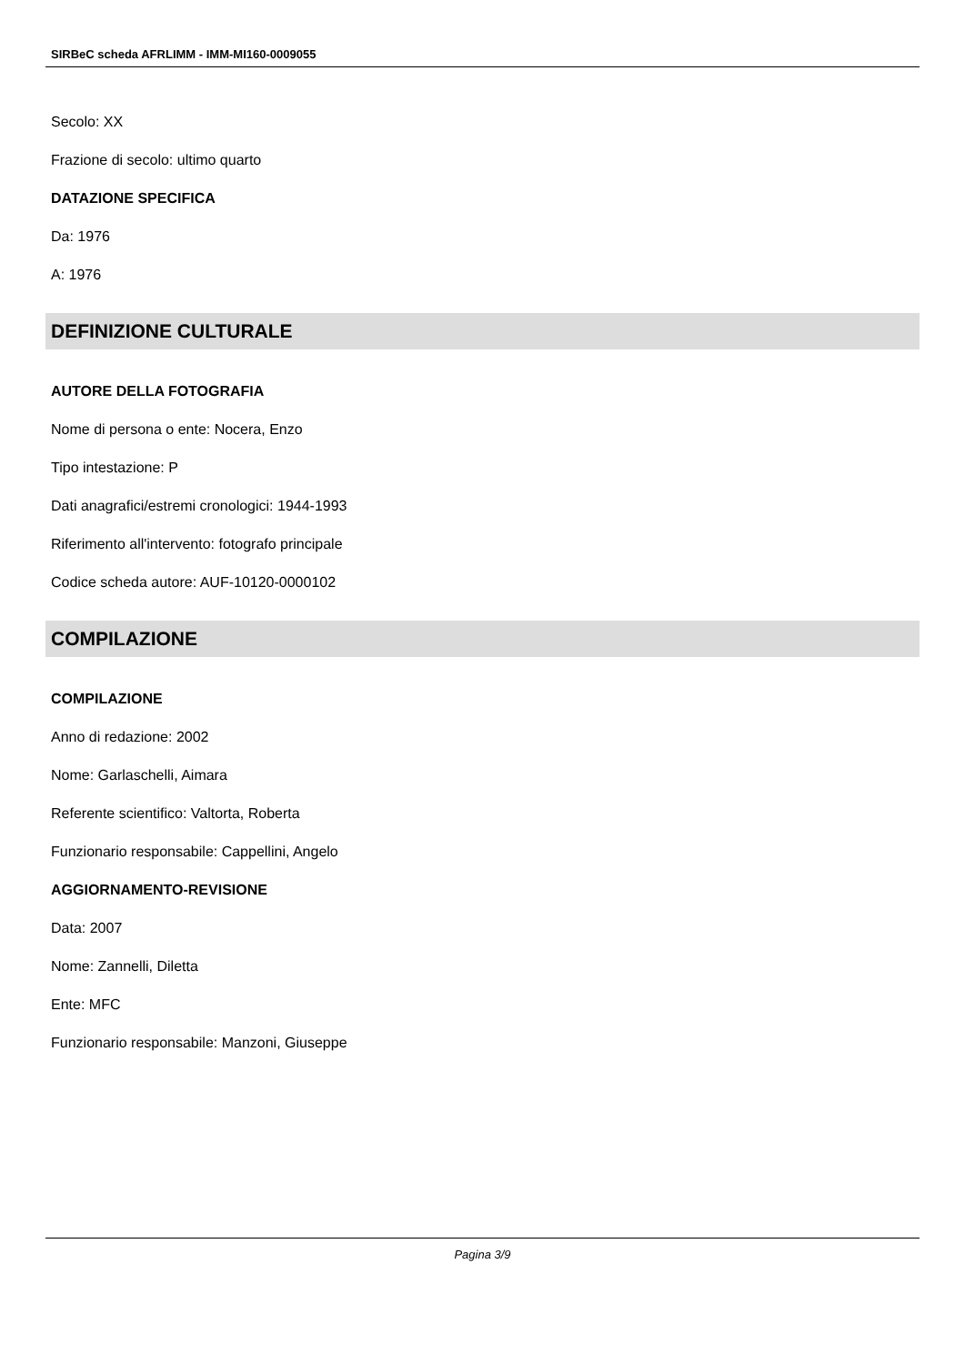SIRBeC scheda AFRLIMM - IMM-MI160-0009055
Secolo: XX
Frazione di secolo: ultimo quarto
DATAZIONE SPECIFICA
Da: 1976
A: 1976
DEFINIZIONE CULTURALE
AUTORE DELLA FOTOGRAFIA
Nome di persona o ente: Nocera, Enzo
Tipo intestazione: P
Dati anagrafici/estremi cronologici: 1944-1993
Riferimento all'intervento: fotografo principale
Codice scheda autore: AUF-10120-0000102
COMPILAZIONE
COMPILAZIONE
Anno di redazione: 2002
Nome: Garlaschelli, Aimara
Referente scientifico: Valtorta, Roberta
Funzionario responsabile: Cappellini, Angelo
AGGIORNAMENTO-REVISIONE
Data: 2007
Nome: Zannelli, Diletta
Ente: MFC
Funzionario responsabile: Manzoni, Giuseppe
Pagina 3/9